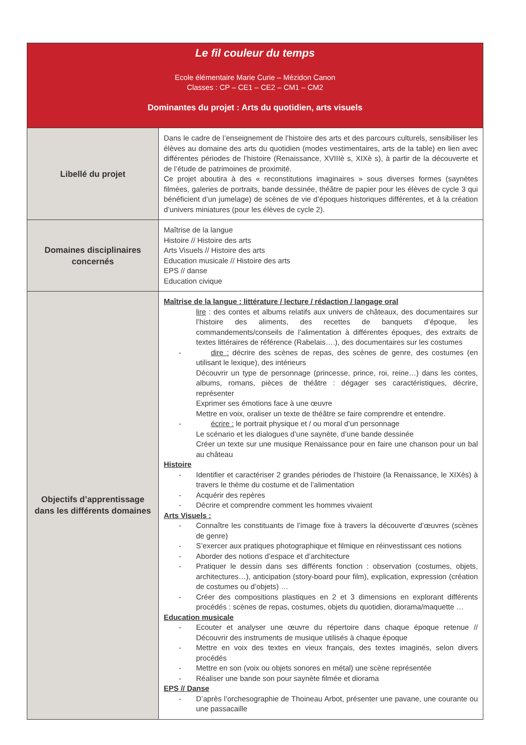| Le fil couleur du temps Ecole élémentaire Marie Curie – Mézidon Canon Classes : CP – CE1 – CE2 – CM1 – CM2 Dominantes du projet : Arts du quotidien, arts visuels | |
| Libellé du projet | Dans le cadre de l’enseignement de l’histoire des arts et des parcours culturels, sensibiliser les élèves au domaine des arts du quotidien (modes vestimentaires, arts de la table) en lien avec différentes périodes de l’histoire (Renaissance, XVIIIè s, XIXè s), à partir de la découverte et de l’étude de patrimoines de proximité. Ce projet aboutira à des « reconstitutions imaginaires » sous diverses formes (saynètes filmées, galeries de portraits, bande dessinée, théâtre de papier pour les élèves de cycle 3 qui bénéficient d’un jumelage) de scènes de vie d’époques historiques différentes, et à la création d’univers miniatures (pour les élèves de cycle 2). |
| Domaines disciplinaires concernés | Maîtrise de la langue Histoire // Histoire des arts Arts Visuels // Histoire des arts Education musicale // Histoire des arts EPS // danse Education civique |
| Objectifs d’apprentissage dans les différents domaines | Maîtrise de la langue : littérature / lecture / rédaction / langage oral lire : des contes et albums relatifs aux univers de châteaux, des documentaires sur l’histoire des aliments, des recettes de banquets d’époque, les commandements/conseils de l’alimentation à différentes époques, des extraits de textes littéraires de référence (Rabelais….), des documentaires sur les costumes - dire : décrire des scènes de repas, des scènes de genre, des costumes (en utilisant le lexique), des intérieurs Découvrir un type de personnage (princesse, prince, roi, reine…) dans les contes, albums, romans, pièces de théâtre : dégager ses caractéristiques, décrire, représenter Exprimer ses émotions face à une œuvre Mettre en voix, oraliser un texte de théâtre se faire comprendre et entendre. - écrire : le portrait physique et / ou moral d’un personnage Le scénario et les dialogues d’une saynète, d’une bande dessinée Créer un texte sur une musique Renaissance pour en faire une chanson pour un bal au château Histoire - Identifier et caractériser 2 grandes périodes de l’histoire (la Renaissance, le XIXès) à travers le thème du costume et de l’alimentation - Acquérir des repères - Décrire et comprendre comment les hommes vivaient Arts Visuels : - Connaître les constituants de l’image fixe à travers la découverte d’œuvres (scènes de genre) - S’exercer aux pratiques photographique et filmique en réinvestissant ces notions - Aborder des notions d’espace et d’architecture - Pratiquer le dessin dans ses différents fonction : observation (costumes, objets, architectures…), anticipation (story-board pour film), explication, expression (création de costumes ou d’objets) … - Créer des compositions plastiques en 2 et 3 dimensions en explorant différents procédés : scènes de repas, costumes, objets du quotidien, diorama/maquette … Education musicale - Ecouter et analyser une œuvre du répertoire dans chaque époque retenue // Découvrir des instruments de musique utilisés à chaque époque - Mettre en voix des textes en vieux français, des textes imaginés, selon divers procédés - Mettre en son (voix ou objets sonores en métal) une scène représentée - Réaliser une bande son pour saynète filmée et diorama EPS // Danse - D’après l’orchesographie de Thoineau Arbot, présenter une pavane, une courante ou une passacaille |